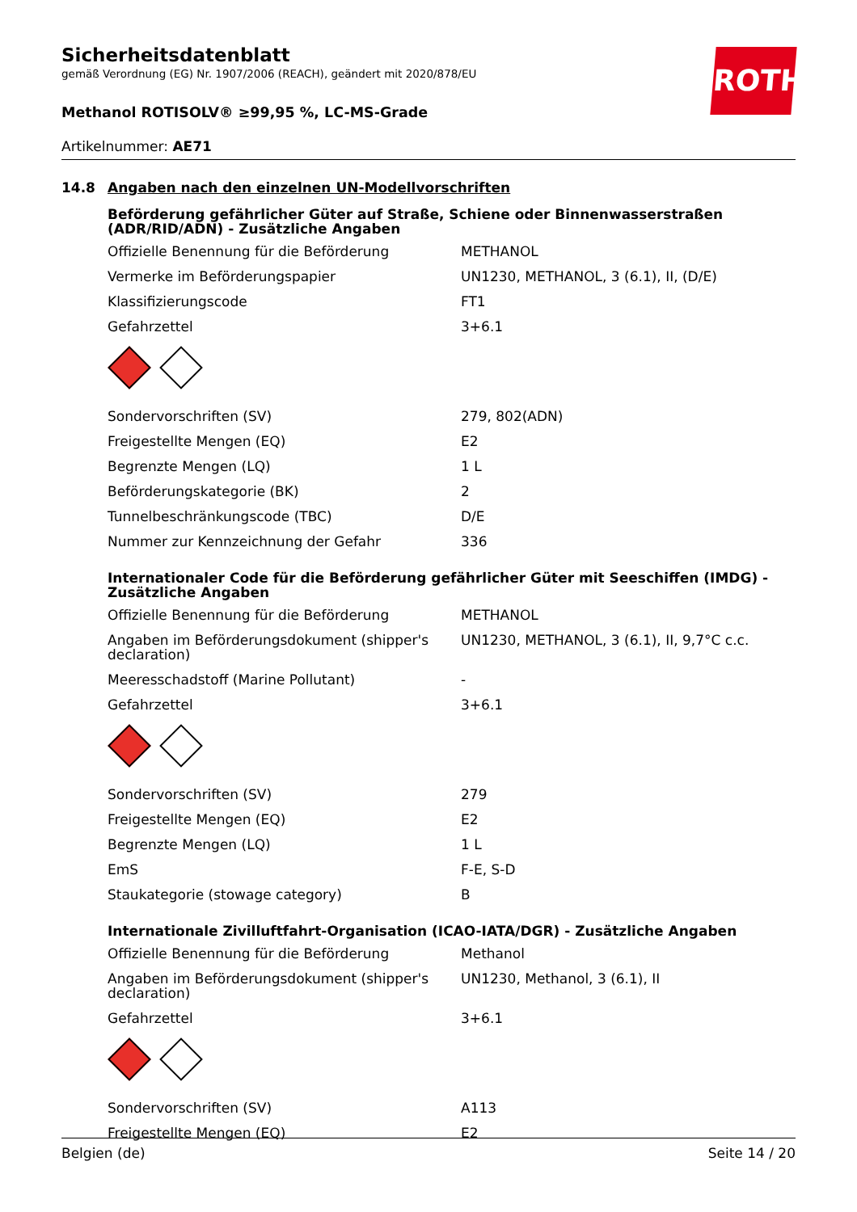ROTH
Sicherheitsdatenblatt
gemäß Verordnung (EG) Nr. 1907/2006 (REACH), geändert mit 2020/878/EU
Methanol ROTISOLV® ≥99,95 %, LC-MS-Grade
Artikelnummer: AE71
14.8 Angaben nach den einzelnen UN-Modellvorschriften
Beförderung gefährlicher Güter auf Straße, Schiene oder Binnenwasserstraßen (ADR/RID/ADN) - Zusätzliche Angaben
| Offizielle Benennung für die Beförderung | METHANOL |
| Vermerke im Beförderungspapier | UN1230, METHANOL, 3 (6.1), II, (D/E) |
| Klassifizierungscode | FT1 |
| Gefahrzettel | 3+6.1 |
| Sondervorschriften (SV) | 279, 802(ADN) |
| Freigestellte Mengen (EQ) | E2 |
| Begrenzte Mengen (LQ) | 1 L |
| Beförderungskategorie (BK) | 2 |
| Tunnelbeschränkungscode (TBC) | D/E |
| Nummer zur Kennzeichnung der Gefahr | 336 |
Internationaler Code für die Beförderung gefährlicher Güter mit Seeschiffen (IMDG) - Zusätzliche Angaben
| Offizielle Benennung für die Beförderung | METHANOL |
| Angaben im Beförderungsdokument (shipper's declaration) | UN1230, METHANOL, 3 (6.1), II, 9,7°C c.c. |
| Meeresschadstoff (Marine Pollutant) | - |
| Gefahrzettel | 3+6.1 |
| Sondervorschriften (SV) | 279 |
| Freigestellte Mengen (EQ) | E2 |
| Begrenzte Mengen (LQ) | 1 L |
| EmS | F-E, S-D |
| Staukategorie (stowage category) | B |
Internationale Zivilluftfahrt-Organisation (ICAO-IATA/DGR) - Zusätzliche Angaben
| Offizielle Benennung für die Beförderung | Methanol |
| Angaben im Beförderungsdokument (shipper's declaration) | UN1230, Methanol, 3 (6.1), II |
| Gefahrzettel | 3+6.1 |
| Sondervorschriften (SV) | A113 |
| Freigestellte Mengen (EQ) | E2 |
Belgien (de) Seite 14 / 20